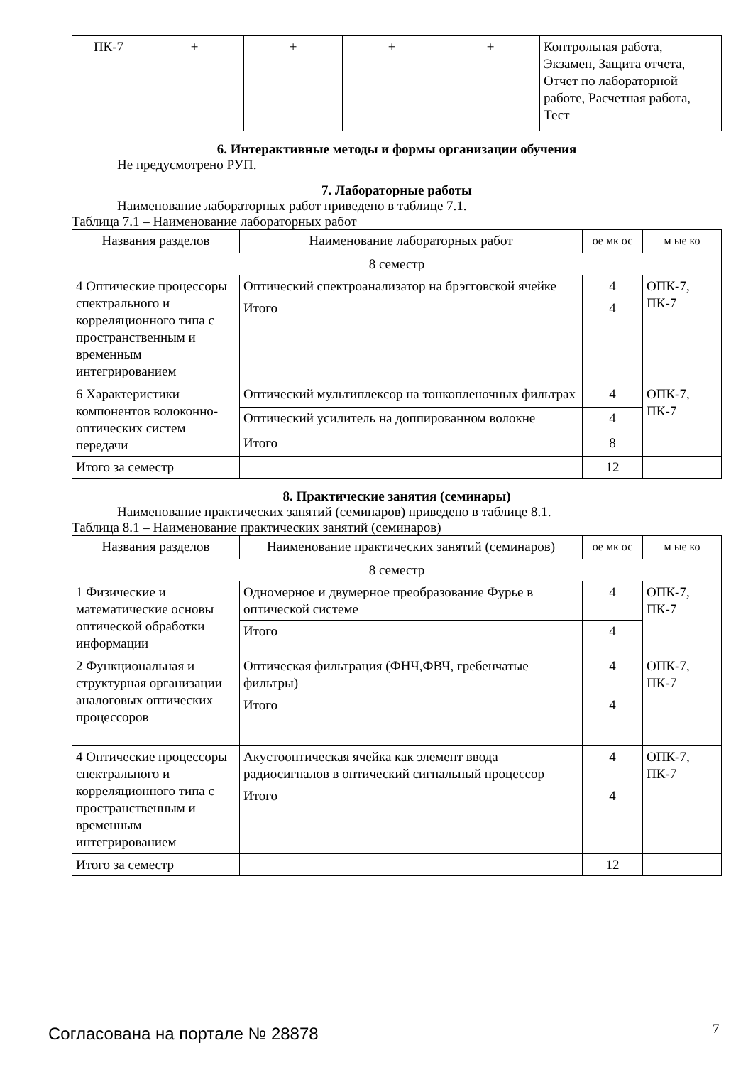| ПК-7 | + | + | + | + | Контрольная работа, Экзамен, Защита отчета, Отчет по лабораторной работе, Расчетная работа, Тест |
6. Интерактивные методы и формы организации обучения
Не предусмотрено РУП.
7. Лабораторные работы
Наименование лабораторных работ приведено в таблице 7.1.
Таблица 7.1 – Наименование лабораторных работ
| Названия разделов | Наименование лабораторных работ | ое мк ос | м ые ко |
| --- | --- | --- | --- |
| 8 семестр | | | |
| 4 Оптические процессоры спектрального и корреляционного типа с пространственным и временным интегрированием | Оптический спектроанализатор на брэгговской ячейке | 4 | ОПК-7, ПК-7 |
| | Итого | 4 | |
| 6 Характеристики компонентов волоконно-оптических систем передачи | Оптический мультиплексор на тонкопленочных фильтрах | 4 | ОПК-7, ПК-7 |
| | Оптический усилитель на доппированном волокне | 4 | |
| | Итого | 8 | |
| Итого за семестр | | 12 | |
8. Практические занятия (семинары)
Наименование практических занятий (семинаров) приведено в таблице 8.1.
Таблица 8.1 – Наименование практических занятий (семинаров)
| Названия разделов | Наименование практических занятий (семинаров) | ое мк ос | м ые ко |
| --- | --- | --- | --- |
| 8 семестр | | | |
| 1 Физические и математические основы оптической обработки информации | Одномерное и двумерное преобразование Фурье в оптической системе | 4 | ОПК-7, ПК-7 |
| | Итого | 4 | |
| 2 Функциональная и структурная организации аналоговых оптических процессоров | Оптическая фильтрация (ФНЧ,ФВЧ, гребенчатые фильтры) | 4 | ОПК-7, ПК-7 |
| | Итого | 4 | |
| 4 Оптические процессоры спектрального и корреляционного типа с пространственным и временным интегрированием | Акустооптическая ячейка как элемент ввода радиосигналов в оптический сигнальный процессор | 4 | ОПК-7, ПК-7 |
| | Итого | 4 | |
| Итого за семестр | | 12 | |
Согласована на портале № 28878 7